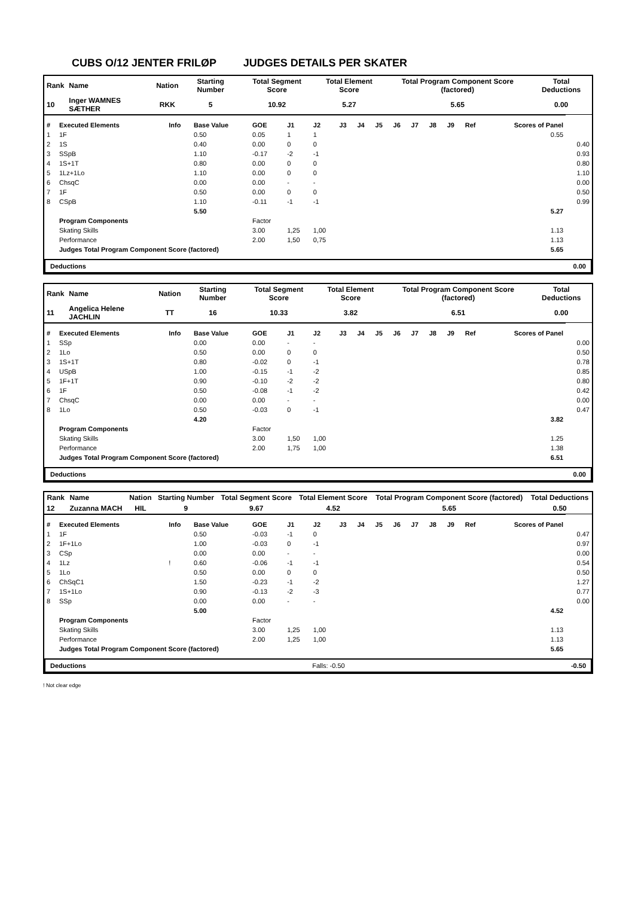CUBS O/12 JENTER FRILØP JUDGES DETAILS PER SKATER
| Rank | Name | Nation | Starting Number | Total Segment Score | Total Element Score | Total Program Component Score (factored) | Total Deductions |
| --- | --- | --- | --- | --- | --- | --- | --- |
| 10 | Inger WAMNES SÆTHER | RKK | 5 | 10.92 | 5.27 | 5.65 | 0.00 |
| # | Executed Elements | Info | Base Value | GOE | J1 | J2 | J3 | J4 | J5 | J6 | J7 | J8 | J9 | Ref | Scores of Panel | |
| --- | --- | --- | --- | --- | --- | --- | --- | --- | --- | --- | --- | --- | --- | --- | --- | --- |
| 1 | 1F | | 0.50 | 0.05 | 1 | 1 | | | | | | | | | 0.55 | |
| 2 | 1S | | 0.40 | 0.00 | 0 | 0 | | | | | | | | | | 0.40 |
| 3 | SSpB | | 1.10 | -0.17 | -2 | -1 | | | | | | | | | | 0.93 |
| 4 | 1S+1T | | 0.80 | 0.00 | 0 | 0 | | | | | | | | | | 0.80 |
| 5 | 1Lz+1Lo | | 1.10 | 0.00 | 0 | 0 | | | | | | | | | | 1.10 |
| 6 | ChsqC | | 0.00 | 0.00 | - | - | | | | | | | | | | 0.00 |
| 7 | 1F | | 0.50 | 0.00 | 0 | 0 | | | | | | | | | | 0.50 |
| 8 | CSpB | | 1.10 | -0.11 | -1 | -1 | | | | | | | | | | 0.99 |
| | | | 5.50 | | | | | | | | | | | | 5.27 | |
| | Program Components | | | Factor | | | | | | | | | | | | |
| | Skating Skills | | | 3.00 | 1,25 | 1,00 | | | | | | | | | 1.13 | |
| | Performance | | | 2.00 | 1,50 | 0,75 | | | | | | | | | 1.13 | |
| | Judges Total Program Component Score (factored) | | | | | | | | | | | | | | 5.65 | |
Deductions 0.00
| Rank | Name | Nation | Starting Number | Total Segment Score | Total Element Score | Total Program Component Score (factored) | Total Deductions |
| --- | --- | --- | --- | --- | --- | --- | --- |
| 11 | Angelica Helene JACHLIN | TT | 16 | 10.33 | 3.82 | 6.51 | 0.00 |
| # | Executed Elements | Info | Base Value | GOE | J1 | J2 | J3 | J4 | J5 | J6 | J7 | J8 | J9 | Ref | Scores of Panel | |
| --- | --- | --- | --- | --- | --- | --- | --- | --- | --- | --- | --- | --- | --- | --- | --- | --- |
| 1 | SSp | | 0.00 | 0.00 | - | - | | | | | | | | | | 0.00 |
| 2 | 1Lo | | 0.50 | 0.00 | 0 | 0 | | | | | | | | | | 0.50 |
| 3 | 1S+1T | | 0.80 | -0.02 | 0 | -1 | | | | | | | | | | 0.78 |
| 4 | USpB | | 1.00 | -0.15 | -1 | -2 | | | | | | | | | | 0.85 |
| 5 | 1F+1T | | 0.90 | -0.10 | -2 | -2 | | | | | | | | | | 0.80 |
| 6 | 1F | | 0.50 | -0.08 | -1 | -2 | | | | | | | | | | 0.42 |
| 7 | ChsqC | | 0.00 | 0.00 | - | - | | | | | | | | | | 0.00 |
| 8 | 1Lo | | 0.50 | -0.03 | 0 | -1 | | | | | | | | | | 0.47 |
| | | | 4.20 | | | | | | | | | | | | 3.82 | |
| | Program Components | | | Factor | | | | | | | | | | | | |
| | Skating Skills | | | 3.00 | 1,50 | 1,00 | | | | | | | | | 1.25 | |
| | Performance | | | 2.00 | 1,75 | 1,00 | | | | | | | | | 1.38 | |
| | Judges Total Program Component Score (factored) | | | | | | | | | | | | | | 6.51 | |
Deductions 0.00
| Rank | Name | Nation | Starting Number | Total Segment Score | Total Element Score | Total Program Component Score (factored) | Total Deductions |
| --- | --- | --- | --- | --- | --- | --- | --- |
| 12 | Zuzanna MACH | HIL | 9 | 9.67 | 4.52 | 5.65 | 0.50 |
| # | Executed Elements | Info | Base Value | GOE | J1 | J2 | J3 | J4 | J5 | J6 | J7 | J8 | J9 | Ref | Scores of Panel | |
| --- | --- | --- | --- | --- | --- | --- | --- | --- | --- | --- | --- | --- | --- | --- | --- | --- |
| 1 | 1F | | 0.50 | -0.03 | -1 | 0 | | | | | | | | | | 0.47 |
| 2 | 1F+1Lo | | 1.00 | -0.03 | 0 | -1 | | | | | | | | | | 0.97 |
| 3 | CSp | | 0.00 | 0.00 | - | - | | | | | | | | | | 0.00 |
| 4 | 1Lz | ! | 0.60 | -0.06 | -1 | -1 | | | | | | | | | | 0.54 |
| 5 | 1Lo | | 0.50 | 0.00 | 0 | 0 | | | | | | | | | | 0.50 |
| 6 | ChSqC1 | | 1.50 | -0.23 | -1 | -2 | | | | | | | | | | 1.27 |
| 7 | 1S+1Lo | | 0.90 | -0.13 | -2 | -3 | | | | | | | | | | 0.77 |
| 8 | SSp | | 0.00 | 0.00 | - | - | | | | | | | | | | 0.00 |
| | | | 5.00 | | | | | | | | | | | | 4.52 | |
| | Program Components | | | Factor | | | | | | | | | | | | |
| | Skating Skills | | | 3.00 | 1,25 | 1,00 | | | | | | | | | 1.13 | |
| | Performance | | | 2.00 | 1,25 | 1,00 | | | | | | | | | 1.13 | |
| | Judges Total Program Component Score (factored) | | | | | | | | | | | | | | 5.65 | |
Deductions Falls: -0.50 -0.50
! Not clear edge